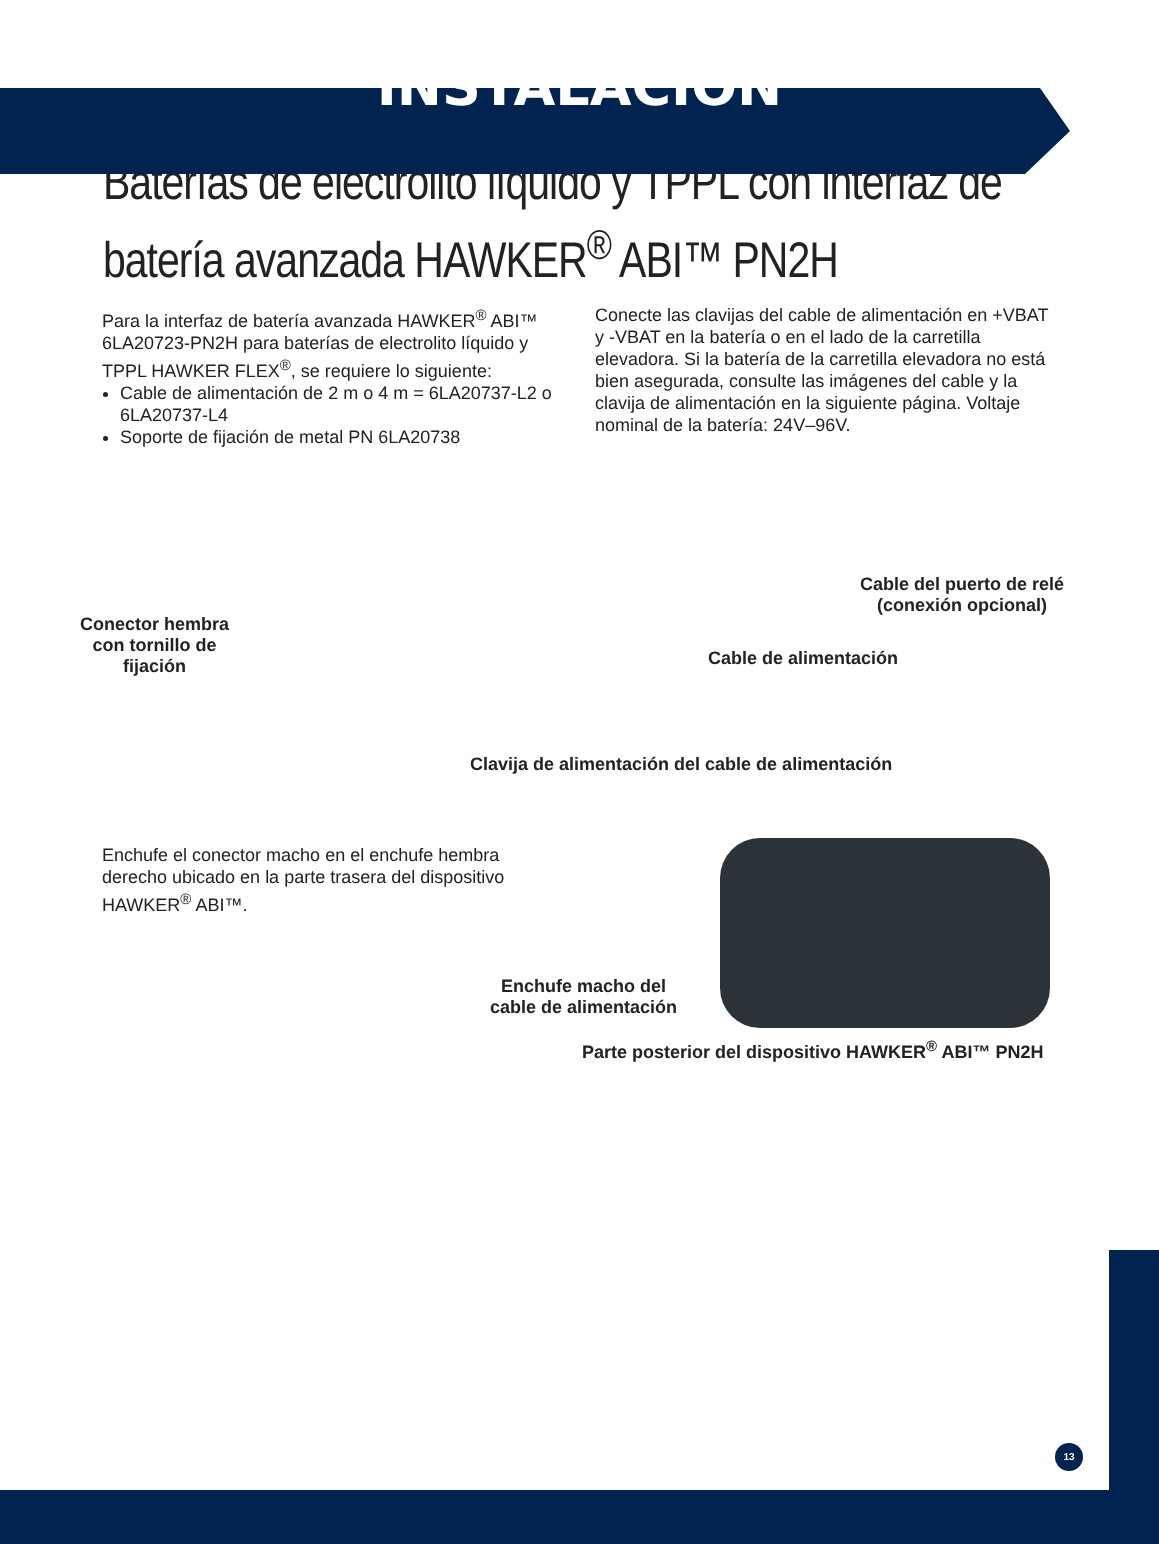INSTALACIÓN
Baterías de electrolito líquido y TPPL con interfaz de batería avanzada HAWKER<sup>®</sup> ABI™ PN2H
Para la interfaz de batería avanzada HAWKER<sup>®</sup> ABI™ 6LA20723-PN2H para baterías de electrolito líquido y TPPL HAWKER FLEX<sup>®</sup>, se requiere lo siguiente:
Cable de alimentación de 2 m o 4 m = 6LA20737-L2 o 6LA20737-L4
Soporte de fijación de metal PN 6LA20738
Conecte las clavijas del cable de alimentación en +VBAT y -VBAT en la batería o en el lado de la carretilla elevadora. Si la batería de la carretilla elevadora no está bien asegurada, consulte las imágenes del cable y la clavija de alimentación en la siguiente página. Voltaje nominal de la batería: 24V–96V.
Cable del puerto de relé
(conexión opcional)
Conector hembra
con tornillo de
fijación
Cable de alimentación
Clavija de alimentación del cable de alimentación
Enchufe el conector macho en el enchufe hembra derecho ubicado en la parte trasera del dispositivo HAWKER<sup>®</sup> ABI™.
Enchufe macho del
cable de alimentación
Parte posterior del dispositivo HAWKER<sup>®</sup> ABI™ PN2H
13